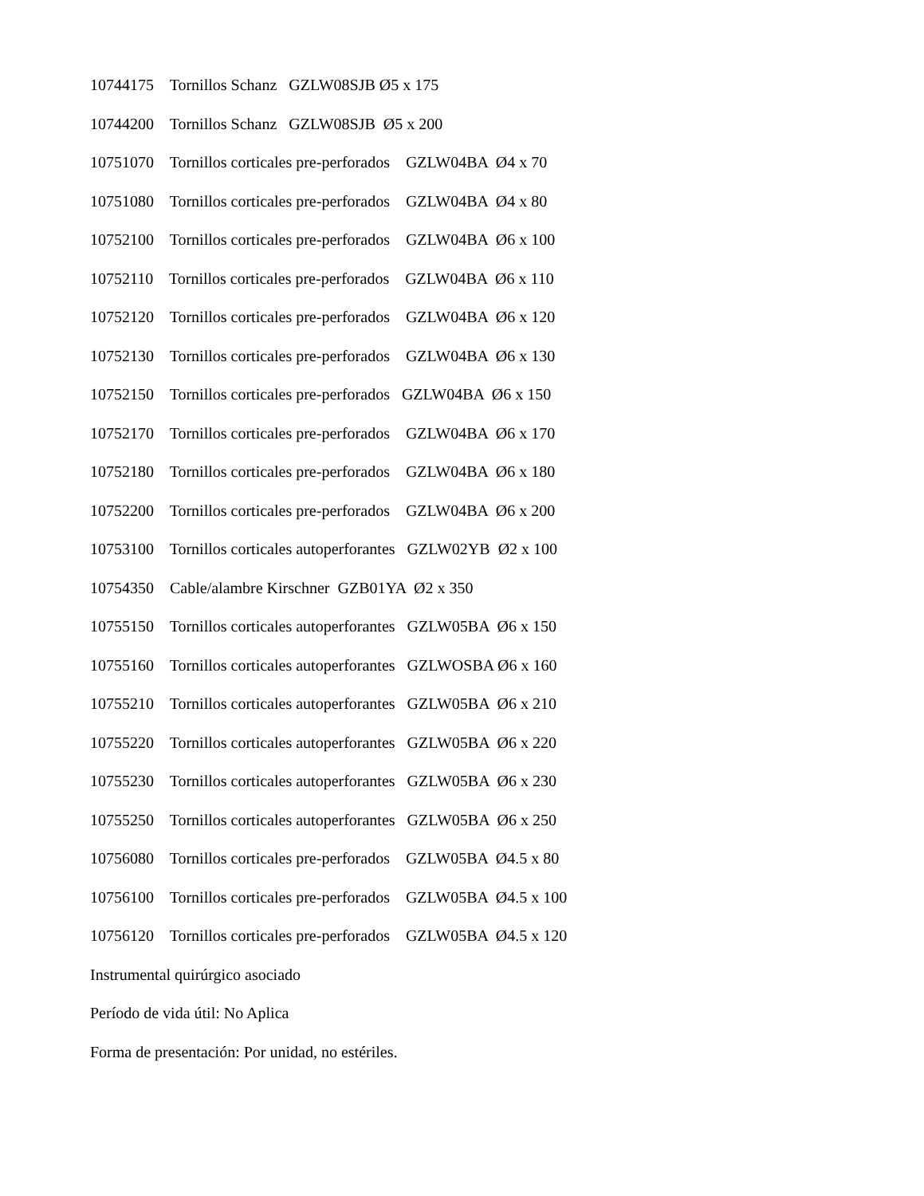10744175 Tornillos Schanz GZLW08SJB Ø5 x 175
10744200 Tornillos Schanz GZLW08SJB Ø5 x 200
10751070 Tornillos corticales pre-perforados GZLW04BA Ø4 x 70
10751080 Tornillos corticales pre-perforados GZLW04BA Ø4 x 80
10752100 Tornillos corticales pre-perforados GZLW04BA Ø6 x 100
10752110 Tornillos corticales pre-perforados GZLW04BA Ø6 x 110
10752120 Tornillos corticales pre-perforados GZLW04BA Ø6 x 120
10752130 Tornillos corticales pre-perforados GZLW04BA Ø6 x 130
10752150 Tornillos corticales pre-perforados GZLW04BA Ø6 x 150
10752170 Tornillos corticales pre-perforados GZLW04BA Ø6 x 170
10752180 Tornillos corticales pre-perforados GZLW04BA Ø6 x 180
10752200 Tornillos corticales pre-perforados GZLW04BA Ø6 x 200
10753100 Tornillos corticales autoperforantes GZLW02YB Ø2 x 100
10754350 Cable/alambre Kirschner GZB01YA Ø2 x 350
10755150 Tornillos corticales autoperforantes GZLW05BA Ø6 x 150
10755160 Tornillos corticales autoperforantes GZLWOSBA Ø6 x 160
10755210 Tornillos corticales autoperforantes GZLW05BA Ø6 x 210
10755220 Tornillos corticales autoperforantes GZLW05BA Ø6 x 220
10755230 Tornillos corticales autoperforantes GZLW05BA Ø6 x 230
10755250 Tornillos corticales autoperforantes GZLW05BA Ø6 x 250
10756080 Tornillos corticales pre-perforados GZLW05BA Ø4.5 x 80
10756100 Tornillos corticales pre-perforados GZLW05BA Ø4.5 x 100
10756120 Tornillos corticales pre-perforados GZLW05BA Ø4.5 x 120
Instrumental quirúrgico asociado
Período de vida útil: No Aplica
Forma de presentación: Por unidad, no estériles.